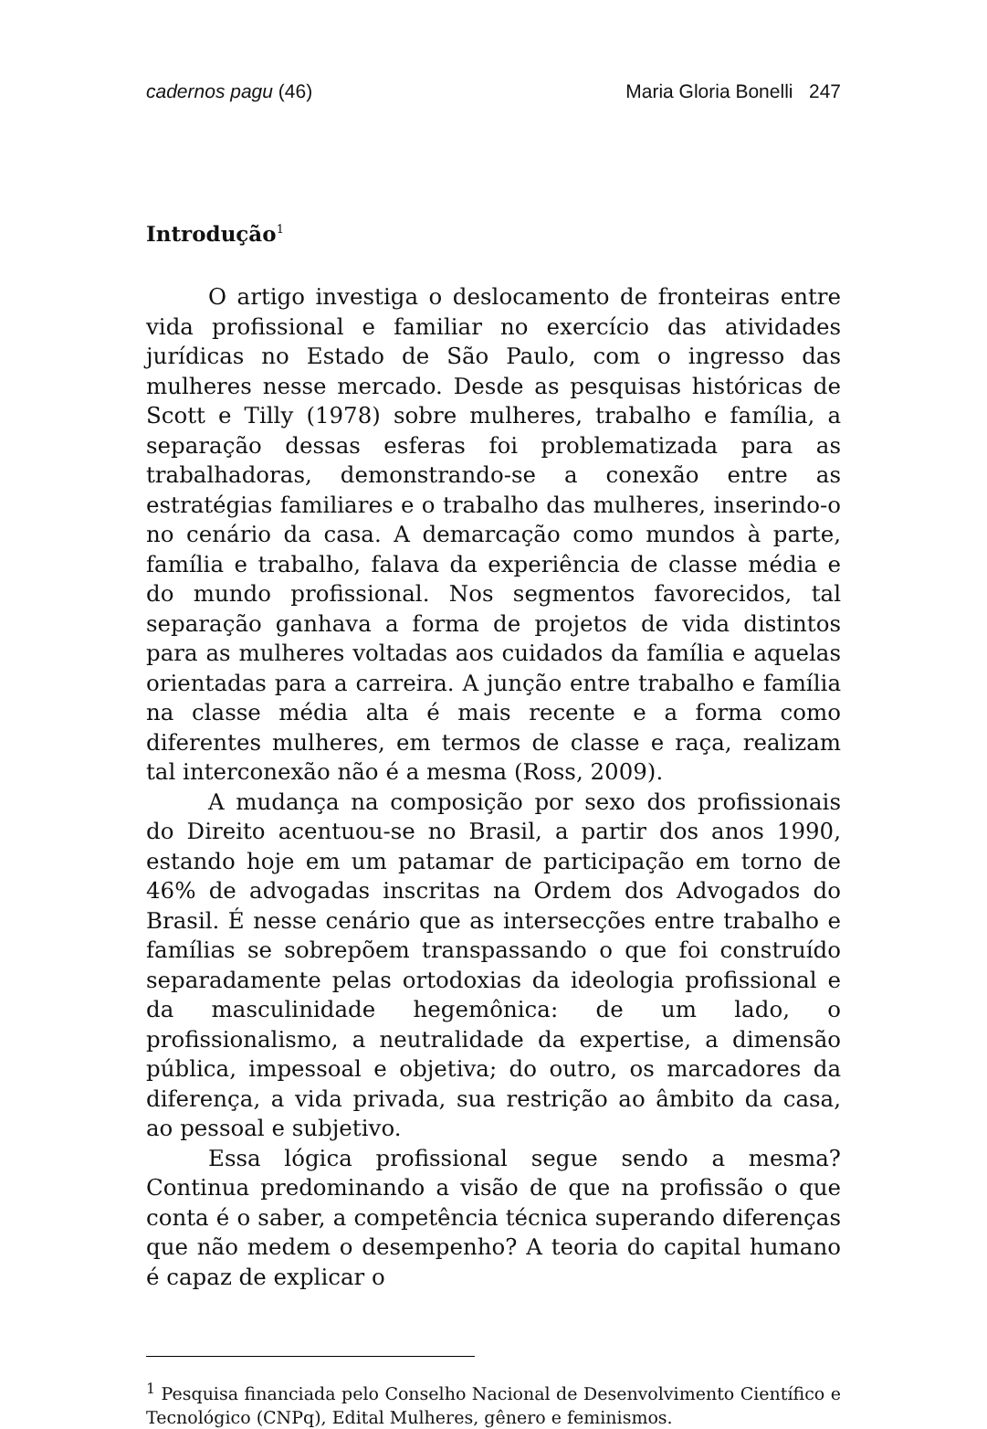cadernos pagu (46) Maria Gloria Bonelli 247
Introdução<sup>1</sup>
O artigo investiga o deslocamento de fronteiras entre vida profissional e familiar no exercício das atividades jurídicas no Estado de São Paulo, com o ingresso das mulheres nesse mercado. Desde as pesquisas históricas de Scott e Tilly (1978) sobre mulheres, trabalho e família, a separação dessas esferas foi problematizada para as trabalhadoras, demonstrando-se a conexão entre as estratégias familiares e o trabalho das mulheres, inserindo-o no cenário da casa. A demarcação como mundos à parte, família e trabalho, falava da experiência de classe média e do mundo profissional. Nos segmentos favorecidos, tal separação ganhava a forma de projetos de vida distintos para as mulheres voltadas aos cuidados da família e aquelas orientadas para a carreira. A junção entre trabalho e família na classe média alta é mais recente e a forma como diferentes mulheres, em termos de classe e raça, realizam tal interconexão não é a mesma (Ross, 2009).
A mudança na composição por sexo dos profissionais do Direito acentuou-se no Brasil, a partir dos anos 1990, estando hoje em um patamar de participação em torno de 46% de advogadas inscritas na Ordem dos Advogados do Brasil. É nesse cenário que as intersecções entre trabalho e famílias se sobrepõem transpassando o que foi construído separadamente pelas ortodoxias da ideologia profissional e da masculinidade hegemônica: de um lado, o profissionalismo, a neutralidade da expertise, a dimensão pública, impessoal e objetiva; do outro, os marcadores da diferença, a vida privada, sua restrição ao âmbito da casa, ao pessoal e subjetivo.
Essa lógica profissional segue sendo a mesma? Continua predominando a visão de que na profissão o que conta é o saber, a competência técnica superando diferenças que não medem o desempenho? A teoria do capital humano é capaz de explicar o
<sup>1</sup> Pesquisa financiada pelo Conselho Nacional de Desenvolvimento Científico e Tecnológico (CNPq), Edital Mulheres, gênero e feminismos.